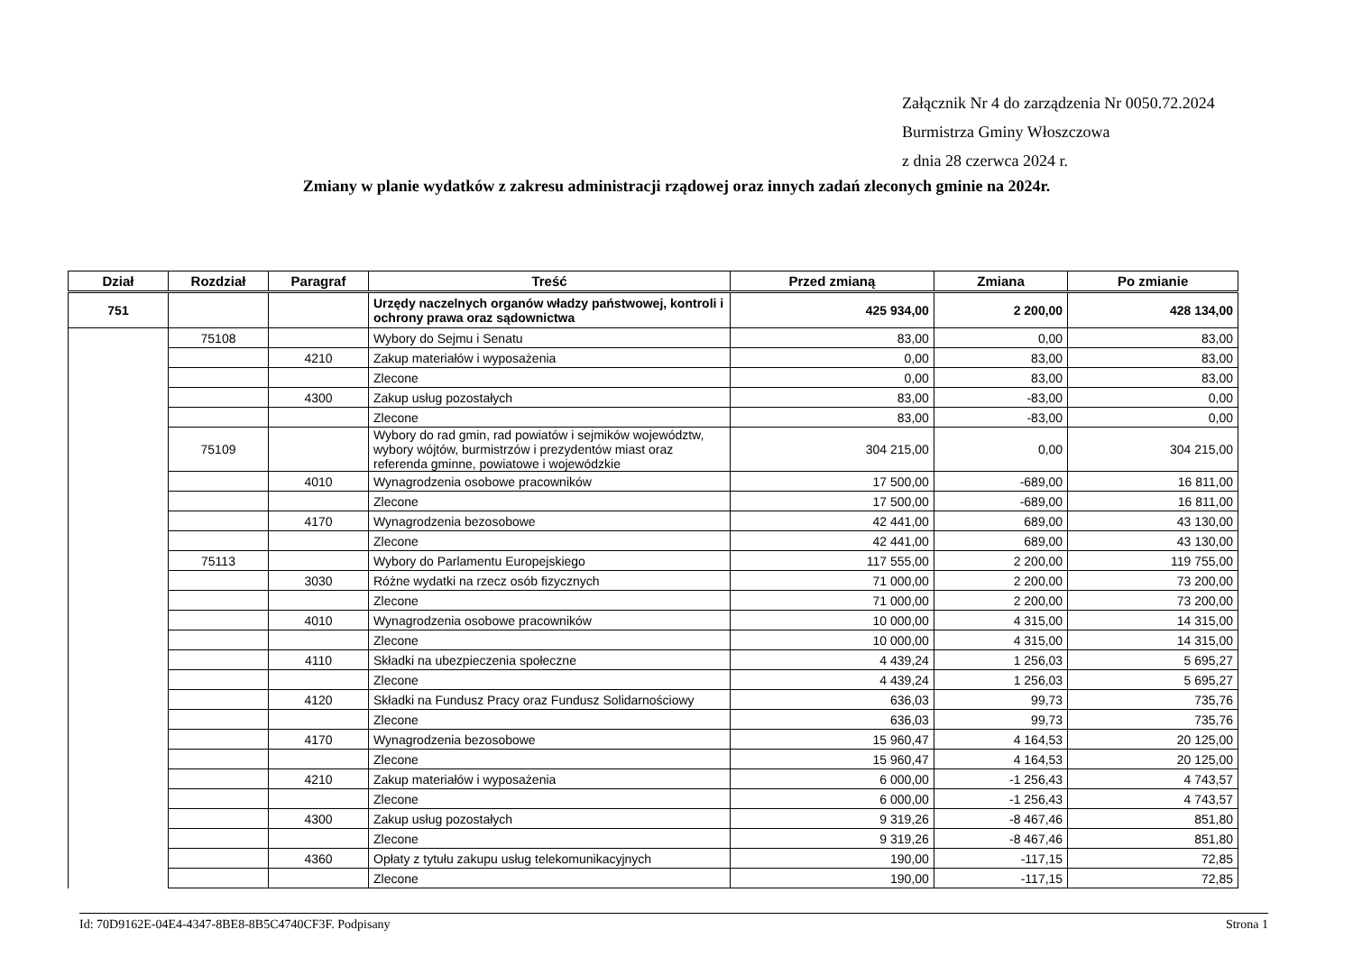Załącznik Nr 4 do zarządzenia Nr 0050.72.2024
Burmistrza Gminy Włoszczowa
z dnia 28 czerwca 2024 r.
Zmiany w planie wydatków z zakresu administracji rządowej oraz innych zadań zleconych gminie na 2024r.
| Dział | Rozdział | Paragraf | Treść | Przed zmianą | Zmiana | Po zmianie |
| --- | --- | --- | --- | --- | --- | --- |
| 751 | | | Urzędy naczelnych organów władzy państwowej, kontroli i ochrony prawa oraz sądownictwa | 425 934,00 | 2 200,00 | 428 134,00 |
| | 75108 | | Wybory do Sejmu i Senatu | 83,00 | 0,00 | 83,00 |
| | | 4210 | Zakup materiałów i wyposażenia | 0,00 | 83,00 | 83,00 |
| | | | Zlecone | 0,00 | 83,00 | 83,00 |
| | | 4300 | Zakup usług pozostałych | 83,00 | -83,00 | 0,00 |
| | | | Zlecone | 83,00 | -83,00 | 0,00 |
| | 75109 | | Wybory do rad gmin, rad powiatów i sejmików województw, wybory wójtów, burmistrzów i prezydentów miast oraz referenda gminne, powiatowe i wojewódzkie | 304 215,00 | 0,00 | 304 215,00 |
| | | 4010 | Wynagrodzenia osobowe pracowników | 17 500,00 | -689,00 | 16 811,00 |
| | | | Zlecone | 17 500,00 | -689,00 | 16 811,00 |
| | | 4170 | Wynagrodzenia bezosobowe | 42 441,00 | 689,00 | 43 130,00 |
| | | | Zlecone | 42 441,00 | 689,00 | 43 130,00 |
| | 75113 | | Wybory do Parlamentu Europejskiego | 117 555,00 | 2 200,00 | 119 755,00 |
| | | 3030 | Różne wydatki na rzecz osób fizycznych | 71 000,00 | 2 200,00 | 73 200,00 |
| | | | Zlecone | 71 000,00 | 2 200,00 | 73 200,00 |
| | | 4010 | Wynagrodzenia osobowe pracowników | 10 000,00 | 4 315,00 | 14 315,00 |
| | | | Zlecone | 10 000,00 | 4 315,00 | 14 315,00 |
| | | 4110 | Składki na ubezpieczenia społeczne | 4 439,24 | 1 256,03 | 5 695,27 |
| | | | Zlecone | 4 439,24 | 1 256,03 | 5 695,27 |
| | | 4120 | Składki na Fundusz Pracy oraz Fundusz Solidarnościowy | 636,03 | 99,73 | 735,76 |
| | | | Zlecone | 636,03 | 99,73 | 735,76 |
| | | 4170 | Wynagrodzenia bezosobowe | 15 960,47 | 4 164,53 | 20 125,00 |
| | | | Zlecone | 15 960,47 | 4 164,53 | 20 125,00 |
| | | 4210 | Zakup materiałów i wyposażenia | 6 000,00 | -1 256,43 | 4 743,57 |
| | | | Zlecone | 6 000,00 | -1 256,43 | 4 743,57 |
| | | 4300 | Zakup usług pozostałych | 9 319,26 | -8 467,46 | 851,80 |
| | | | Zlecone | 9 319,26 | -8 467,46 | 851,80 |
| | | 4360 | Opłaty z tytułu zakupu usług telekomunikacyjnych | 190,00 | -117,15 | 72,85 |
| | | | Zlecone | 190,00 | -117,15 | 72,85 |
Id: 70D9162E-04E4-4347-8BE8-8B5C4740CF3F. Podpisany Strona 1